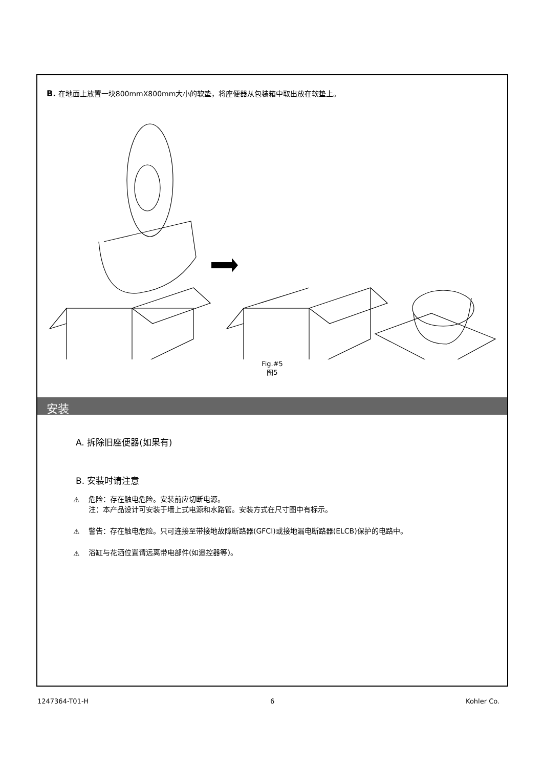B. 在地面上放置一块800mmX800mm大小的软垫，将座便器从包装箱中取出放在软垫上。
Fig.#5
图5
安装
A. 拆除旧座便器(如果有)
B. 安装时请注意
⚠ 危险：存在触电危险。安装前应切断电源。
注：本产品设计可安装于墙上式电源和水路管。安装方式在尺寸图中有标示。
⚠ 警告：存在触电危险。只可连接至带接地故障断路器(GFCI)或接地漏电断路器(ELCB)保护的电路中。
⚠ 浴缸与花洒位置请远离带电部件(如遥控器等)。
1247364-T01-H 6 Kohler Co.